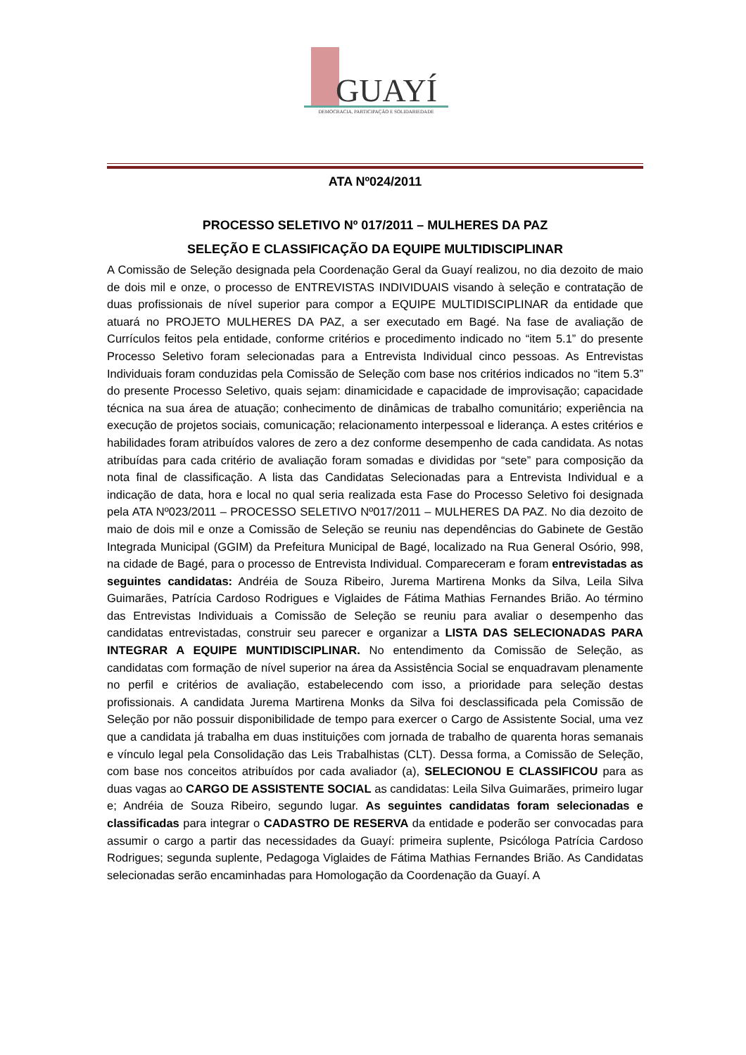GUAYÍ
DEMOCRACIA, PARTICIPAÇÃO E SOLIDARIEDADE
ATA Nº024/2011
PROCESSO SELETIVO Nº 017/2011 – MULHERES DA PAZ
SELEÇÃO E CLASSIFICAÇÃO DA EQUIPE MULTIDISCIPLINAR
A Comissão de Seleção designada pela Coordenação Geral da Guayí realizou, no dia dezoito de maio de dois mil e onze, o processo de ENTREVISTAS INDIVIDUAIS visando à seleção e contratação de duas profissionais de nível superior para compor a EQUIPE MULTIDISCIPLINAR da entidade que atuará no PROJETO MULHERES DA PAZ, a ser executado em Bagé. Na fase de avaliação de Currículos feitos pela entidade, conforme critérios e procedimento indicado no “item 5.1” do presente Processo Seletivo foram selecionadas para a Entrevista Individual cinco pessoas. As Entrevistas Individuais foram conduzidas pela Comissão de Seleção com base nos critérios indicados no “item 5.3” do presente Processo Seletivo, quais sejam: dinamicidade e capacidade de improvisação; capacidade técnica na sua área de atuação; conhecimento de dinâmicas de trabalho comunitário; experiência na execução de projetos sociais, comunicação; relacionamento interpessoal e liderança. A estes critérios e habilidades foram atribuídos valores de zero a dez conforme desempenho de cada candidata. As notas atribuídas para cada critério de avaliação foram somadas e divididas por “sete” para composição da nota final de classificação. A lista das Candidatas Selecionadas para a Entrevista Individual e a indicação de data, hora e local no qual seria realizada esta Fase do Processo Seletivo foi designada pela ATA Nº023/2011 – PROCESSO SELETIVO Nº017/2011 – MULHERES DA PAZ. No dia dezoito de maio de dois mil e onze a Comissão de Seleção se reuniu nas dependências do Gabinete de Gestão Integrada Municipal (GGIM) da Prefeitura Municipal de Bagé, localizado na Rua General Osório, 998, na cidade de Bagé, para o processo de Entrevista Individual. Compareceram e foram entrevistadas as seguintes candidatas: Andréia de Souza Ribeiro, Jurema Martirena Monks da Silva, Leila Silva Guimarães, Patrícia Cardoso Rodrigues e Viglaides de Fátima Mathias Fernandes Brião. Ao término das Entrevistas Individuais a Comissão de Seleção se reuniu para avaliar o desempenho das candidatas entrevistadas, construir seu parecer e organizar a LISTA DAS SELECIONADAS PARA INTEGRAR A EQUIPE MUNTIDISCIPLINAR. No entendimento da Comissão de Seleção, as candidatas com formação de nível superior na área da Assistência Social se enquadravam plenamente no perfil e critérios de avaliação, estabelecendo com isso, a prioridade para seleção destas profissionais. A candidata Jurema Martirena Monks da Silva foi desclassificada pela Comissão de Seleção por não possuir disponibilidade de tempo para exercer o Cargo de Assistente Social, uma vez que a candidata já trabalha em duas instituições com jornada de trabalho de quarenta horas semanais e vínculo legal pela Consolidação das Leis Trabalhistas (CLT). Dessa forma, a Comissão de Seleção, com base nos conceitos atribuídos por cada avaliador (a), SELECIONOU E CLASSIFICOU para as duas vagas ao CARGO DE ASSISTENTE SOCIAL as candidatas: Leila Silva Guimarães, primeiro lugar e; Andréia de Souza Ribeiro, segundo lugar. As seguintes candidatas foram selecionadas e classificadas para integrar o CADASTRO DE RESERVA da entidade e poderão ser convocadas para assumir o cargo a partir das necessidades da Guayí: primeira suplente, Psicóloga Patrícia Cardoso Rodrigues; segunda suplente, Pedagoga Viglaides de Fátima Mathias Fernandes Brião. As Candidatas selecionadas serão encaminhadas para Homologação da Coordenação da Guayí. A